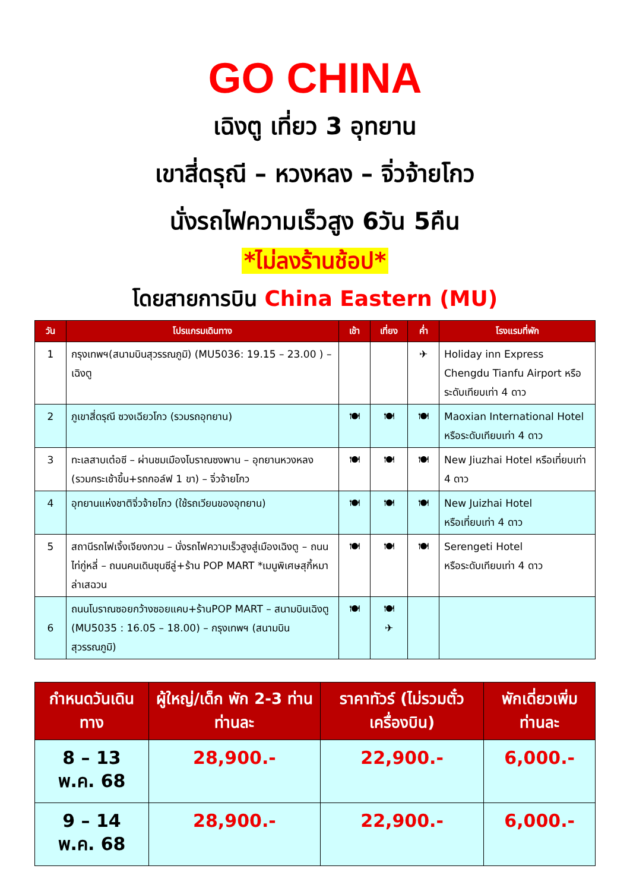GO CHINA
เฉิงตู เที่ยว 3 อุทยาน
เขาสี่ดรุณี – หวงหลง – จิ่วจ้ายโกว
นั่งรถไฟความเร็วสูง 6วัน 5คืน
*ไม่ลงร้านช้อป*
โดยสายการบิน China Eastern (MU)
| วัน | โปรแกรมเดินทาง | เช้า | เที่ยง | ค่ำ | โรงแรมที่พัก |
| --- | --- | --- | --- | --- | --- |
| 1 | กรุงเทพฯ(สนามบินสุวรรณภูมิ) (MU5036: 19.15 – 23.00 ) – เฉิงตู | | | ✈ | Holiday inn Express Chengdu Tianfu Airport หรือระดับเทียบเท่า 4 ดาว |
| 2 | ภูเขาสี่ดรุณี ซวงเฉียวโกว (รวมรถอุทยาน) | 🍽 | 🍽 | 🍽 | Maoxian International Hotel หรือระดับเทียบเท่า 4 ดาว |
| 3 | ทะเลสาบเต๋อซี – ผ่านชมเมืองโบราณซงพาน – อุทยานหวงหลง (รวมกระเช้าขึ้น+รถกอล์ฟ 1 ขา) – จิ่วจ้ายโกว | 🍽 | 🍽 | 🍽 | New Jiuzhai Hotel หรือเที่ยบเท่า 4 ดาว |
| 4 | อุทยานแห่งชาติจิ่วจ้ายโกว (ใช้รถเวียนของอุทยาน) | 🍽 | 🍽 | 🍽 | New Juizhai Hotel หรือเที่ยบเท่า 4 ดาว |
| 5 | สถานีรถไฟเจิ้งเจียงกวน – นั่งรถไฟความเร็วสูงสู่เมืองเฉิงตู – ถนนไท่กู่หลี่ – ถนนคนเดินชุนซีลู่+ร้าน POP MART *เมนูพิเศษสุกี้หมาล่าเสฉวน | 🍽 | 🍽 | 🍽 | Serengeti Hotel หรือระดับเทียบเท่า 4 ดาว |
| 6 | ถนนโบราณซอยกว้างซอยแคบ+ร้านPOP MART – สนามบินเฉิงตู (MU5035 : 16.05 – 18.00) – กรุงเทพฯ (สนามบินสุวรรณภูมิ) | 🍽 | 🍽 ✈ | | |
| กำหนดวันเดินทาง | ผู้ใหญ่/เด็ก พัก 2-3 ท่าน ท่านละ | ราคาทัวร์ (ไม่รวมตั๋วเครื่องบิน) | พักเดี่ยวเพิ่มท่านละ |
| --- | --- | --- | --- |
| 8 – 13 พ.ค. 68 | 28,900.- | 22,900.- | 6,000.- |
| 9 – 14 พ.ค. 68 | 28,900.- | 22,900.- | 6,000.- |